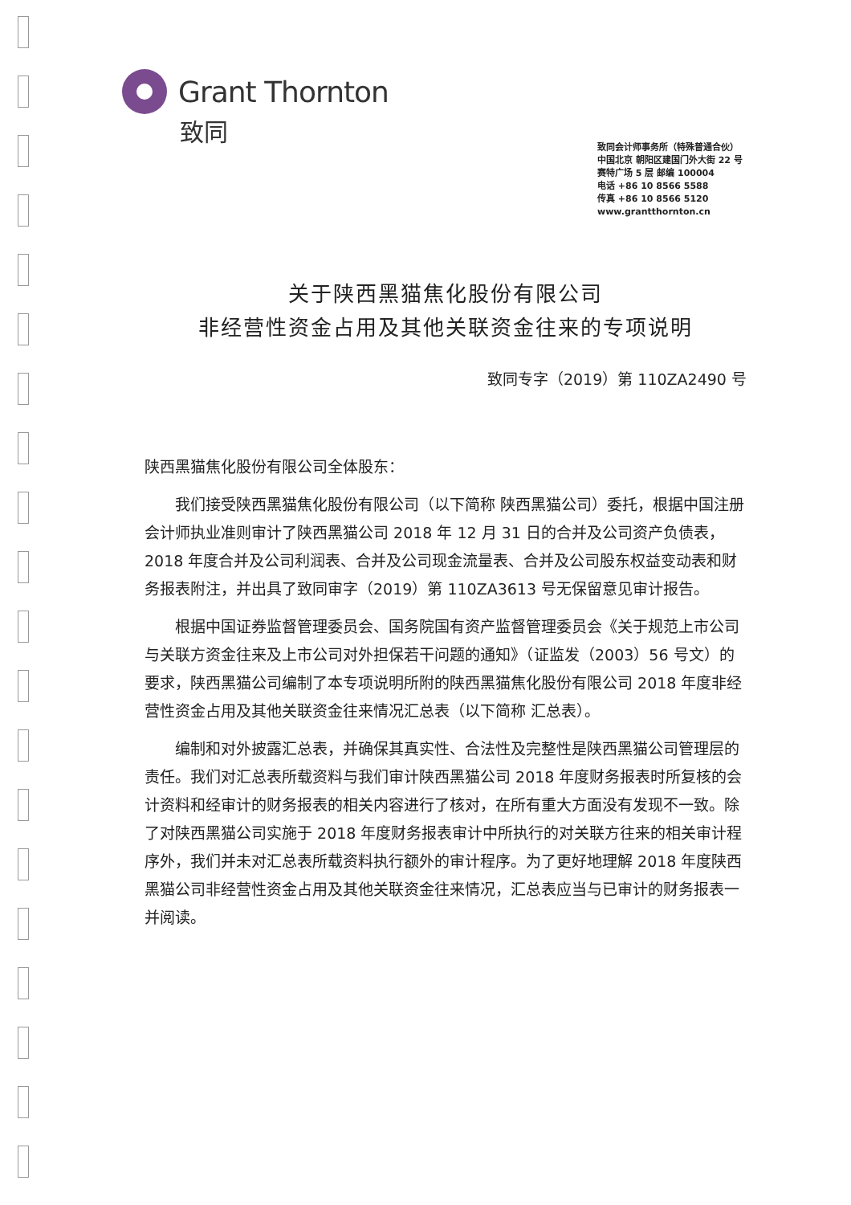Grant Thornton
致同
致同会计师事务所（特殊普通合伙）
中国北京 朝阳区建国门外大街 22 号
赛特广场 5 层 邮编 100004
电话 +86 10 8566 5588
传真 +86 10 8566 5120
www.grantthornton.cn
关于陕西黑猫焦化股份有限公司
非经营性资金占用及其他关联资金往来的专项说明
致同专字（2019）第 110ZA2490 号
陕西黑猫焦化股份有限公司全体股东：
我们接受陕西黑猫焦化股份有限公司（以下简称 陕西黑猫公司）委托，根据中国注册会计师执业准则审计了陕西黑猫公司 2018 年 12 月 31 日的合并及公司资产负债表，2018 年度合并及公司利润表、合并及公司现金流量表、合并及公司股东权益变动表和财务报表附注，并出具了致同审字（2019）第 110ZA3613 号无保留意见审计报告。
根据中国证券监督管理委员会、国务院国有资产监督管理委员会《关于规范上市公司与关联方资金往来及上市公司对外担保若干问题的通知》（证监发（2003）56 号文）的要求，陕西黑猫公司编制了本专项说明所附的陕西黑猫焦化股份有限公司 2018 年度非经营性资金占用及其他关联资金往来情况汇总表（以下简称 汇总表）。
编制和对外披露汇总表，并确保其真实性、合法性及完整性是陕西黑猫公司管理层的责任。我们对汇总表所载资料与我们审计陕西黑猫公司 2018 年度财务报表时所复核的会计资料和经审计的财务报表的相关内容进行了核对，在所有重大方面没有发现不一致。除了对陕西黑猫公司实施于 2018 年度财务报表审计中所执行的对关联方往来的相关审计程序外，我们并未对汇总表所载资料执行额外的审计程序。为了更好地理解 2018 年度陕西黑猫公司非经营性资金占用及其他关联资金往来情况，汇总表应当与已审计的财务报表一并阅读。